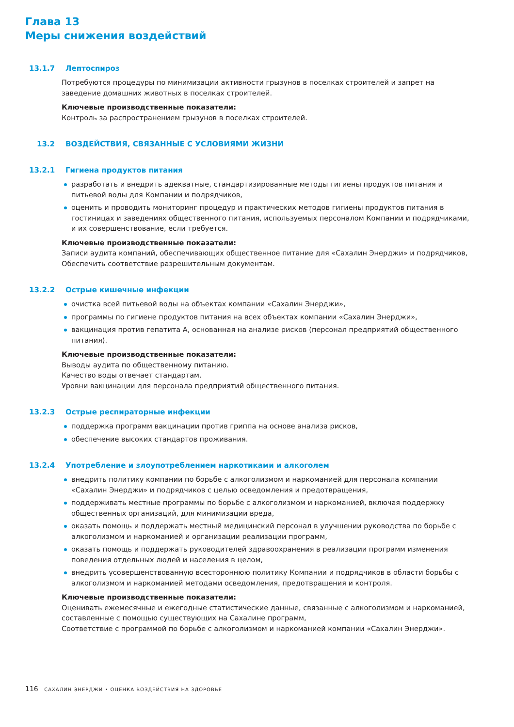Глава 13
Меры снижения воздействий
13.1.7 Лептоспироз
Потребуются процедуры по минимизации активности грызунов в поселках строителей и запрет на заведение домашних животных в поселках строителей.
Ключевые производственные показатели:
Контроль за распространением грызунов в поселках строителей.
13.2 ВОЗДЕЙСТВИЯ, СВЯЗАННЫЕ С УСЛОВИЯМИ ЖИЗНИ
13.2.1 Гигиена продуктов питания
разработать и внедрить адекватные, стандартизированные методы гигиены продуктов питания и питьевой воды для Компании и подрядчиков,
оценить и проводить мониторинг процедур и практических методов гигиены продуктов питания в гостиницах и заведениях общественного питания, используемых персоналом Компании и подрядчиками, и их совершенствование, если требуется.
Ключевые производственные показатели:
Записи аудита компаний, обеспечивающих общественное питание для «Сахалин Энерджи» и подрядчиков,
Обеспечить соответствие разрешительным документам.
13.2.2 Острые кишечные инфекции
очистка всей питьевой воды на объектах компании «Сахалин Энерджи»,
программы по гигиене продуктов питания на всех объектах компании «Сахалин Энерджи»,
вакцинация против гепатита А, основанная на анализе рисков (персонал предприятий общественного питания).
Ключевые производственные показатели:
Выводы аудита по общественному питанию.
Качество воды отвечает стандартам.
Уровни вакцинации для персонала предприятий общественного питания.
13.2.3 Острые респираторные инфекции
поддержка программ вакцинации против гриппа на основе анализа рисков,
обеспечение высоких стандартов проживания.
13.2.4 Употребление и злоупотреблением наркотиками и алкоголем
внедрить политику компании по борьбе с алкоголизмом и наркоманией для персонала компании «Сахалин Энерджи» и подрядчиков с целью осведомления и предотвращения,
поддерживать местные программы по борьбе с алкоголизмом и наркоманией, включая поддержку общественных организаций, для минимизации вреда,
оказать помощь и поддержать местный медицинский персонал в улучшении руководства по борьбе с алкоголизмом и наркоманией и организации реализации программ,
оказать помощь и поддержать руководителей здравоохранения в реализации программ изменения поведения отдельных людей и населения в целом,
внедрить усовершенствованную всестороннюю политику Компании и подрядчиков в области борьбы с алкоголизмом и наркоманией методами осведомления, предотвращения и контроля.
Ключевые производственные показатели:
Оценивать ежемесячные и ежегодные статистические данные, связанные с алкоголизмом и наркоманией, составленные с помощью существующих на Сахалине программ,
Соответствие с программой по борьбе с алкоголизмом и наркоманией компании «Сахалин Энерджи».
116 САХАЛИН ЭНЕРДЖИ • ОЦЕНКА ВОЗДЕЙСТВИЯ НА ЗДОРОВЬЕ